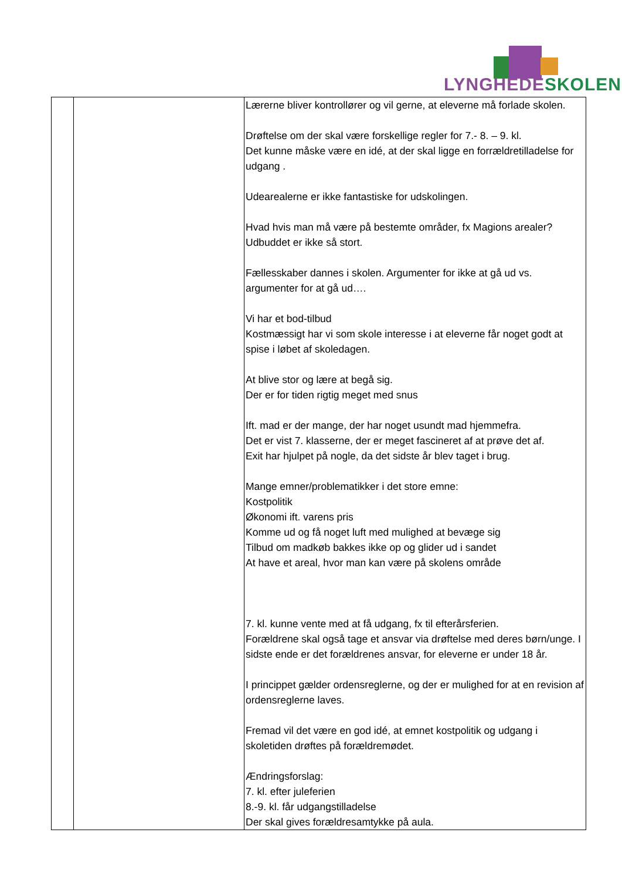LYNGHEDESKOLEN
| | | Lærerne bliver kontrollører og vil gerne, at eleverne må forlade skolen. Drøftelse om der skal være forskellige regler for 7.- 8. – 9. kl. Det kunne måske være en idé, at der skal ligge en forrældretilladelse for udgang . Udearealerne er ikke fantastiske for udskolingen. Hvad hvis man må være på bestemte områder, fx Magions arealer? Udbuddet er ikke så stort. Fællesskaber dannes i skolen. Argumenter for ikke at gå ud vs. argumenter for at gå ud…. Vi har et bod-tilbud Kostmæssigt har vi som skole interesse i at eleverne får noget godt at spise i løbet af skoledagen. At blive stor og lære at begå sig. Der er for tiden rigtig meget med snus Ift. mad er der mange, der har noget usundt mad hjemmefra. Det er vist 7. klasserne, der er meget fascineret af at prøve det af. Exit har hjulpet på nogle, da det sidste år blev taget i brug. Mange emner/problematikker i det store emne: Kostpolitik Økonomi ift. varens pris Komme ud og få noget luft med mulighed at bevæge sig Tilbud om madkøb bakkes ikke op og glider ud i sandet At have et areal, hvor man kan være på skolens område 7. kl. kunne vente med at få udgang, fx til efterårsferien. Forældrene skal også tage et ansvar via drøftelse med deres børn/unge. I sidste ende er det forældrenes ansvar, for eleverne er under 18 år. I princippet gælder ordensreglerne, og der er mulighed for at en revision af ordensreglerne laves. Fremad vil det være en god idé, at emnet kostpolitik og udgang i skoletiden drøftes på forældremødet. Ændringsforslag: 7. kl. efter juleferien 8.-9. kl. får udgangstilladelse Der skal gives forældresamtykke på aula. |